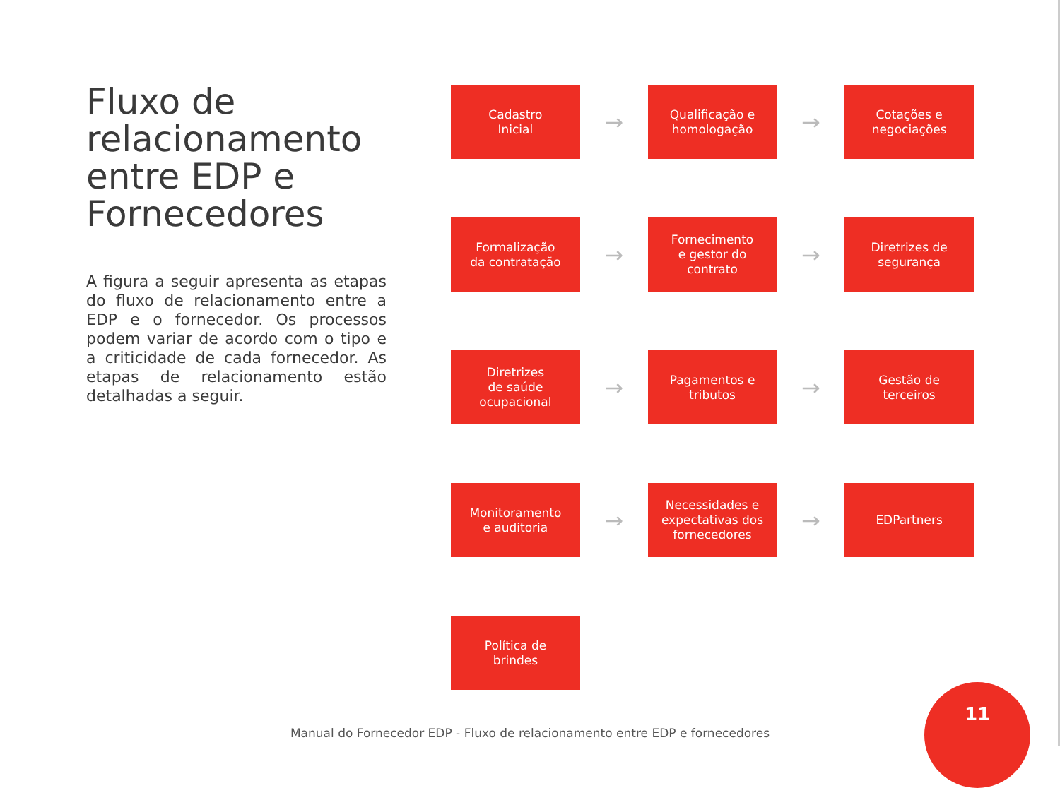Fluxo de relacionamento entre EDP e Fornecedores
A figura a seguir apresenta as etapas do fluxo de relacionamento entre a EDP e o fornecedor. Os processos podem variar de acordo com o tipo e a criticidade de cada fornecedor. As etapas de relacionamento estão detalhadas a seguir.
Cadastro
Inicial
→
Qualificação e
homologação
→
Cotações e
negociações
Formalização
da contratação
→
Fornecimento
e gestor do
contrato
→
Diretrizes de
segurança
Diretrizes
de saúde
ocupacional
→
Pagamentos e
tributos
→
Gestão de
terceiros
Monitoramento
e auditoria
→
Necessidades e
expectativas dos
fornecedores
→
EDPartners
Política de
brindes
Manual do Fornecedor EDP - Fluxo de relacionamento entre EDP e fornecedores
11